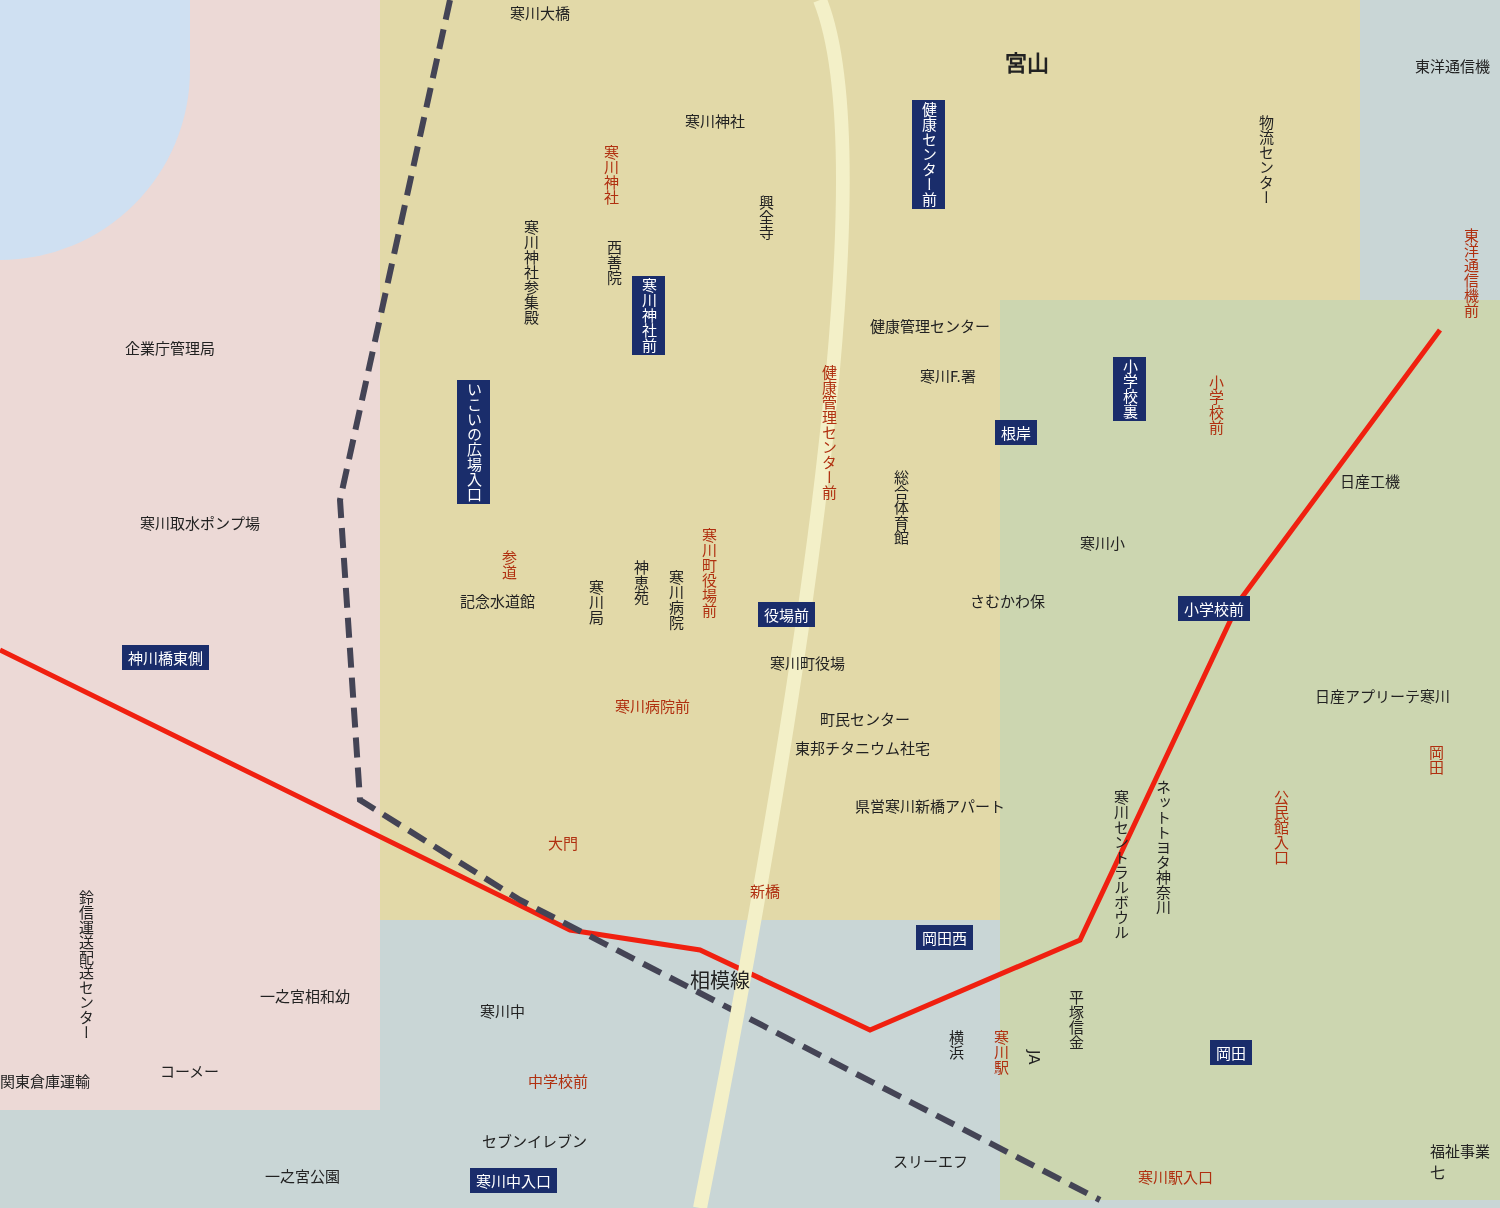寒川大橋
宮山 東洋通信機
寒川神社
企業庁管理局
健康管理センター
寒川F.署
寒川取水ポンプ場
日産工機
寒川小
さむかわ保
寒川町役場
日産アプリーテ寒川
町民センター
東邦チタニウム社宅
県営寒川新橋アパート
大門
新橋
相模線
一之宮相和幼
寒川中
コーメー
関東倉庫運輸 中学校前
セブンイレブン
スリーエフ
寒川駅入口
福祉事業七
一之宮公園
記念水道館
寒川病院前
神川橋東側
役場前
根岸
小学校前
岡田西
岡田
寒川中入口
いこいの広場入口
寒川神社前
健康センター前
小学校裏
寒川神社参集殿
西善院
興全寺
神恵苑
寒川病院
寒川局
総合体育館
物流センター
寒川セントラルボウル
ネットトヨタ神奈川
平塚信金
鈴信運送配送センター
寒川神社
健康管理センター前
小学校前
東洋通信機前
寒川町役場前
参道
岡田
公民館入口
寒川駅
横浜
JA